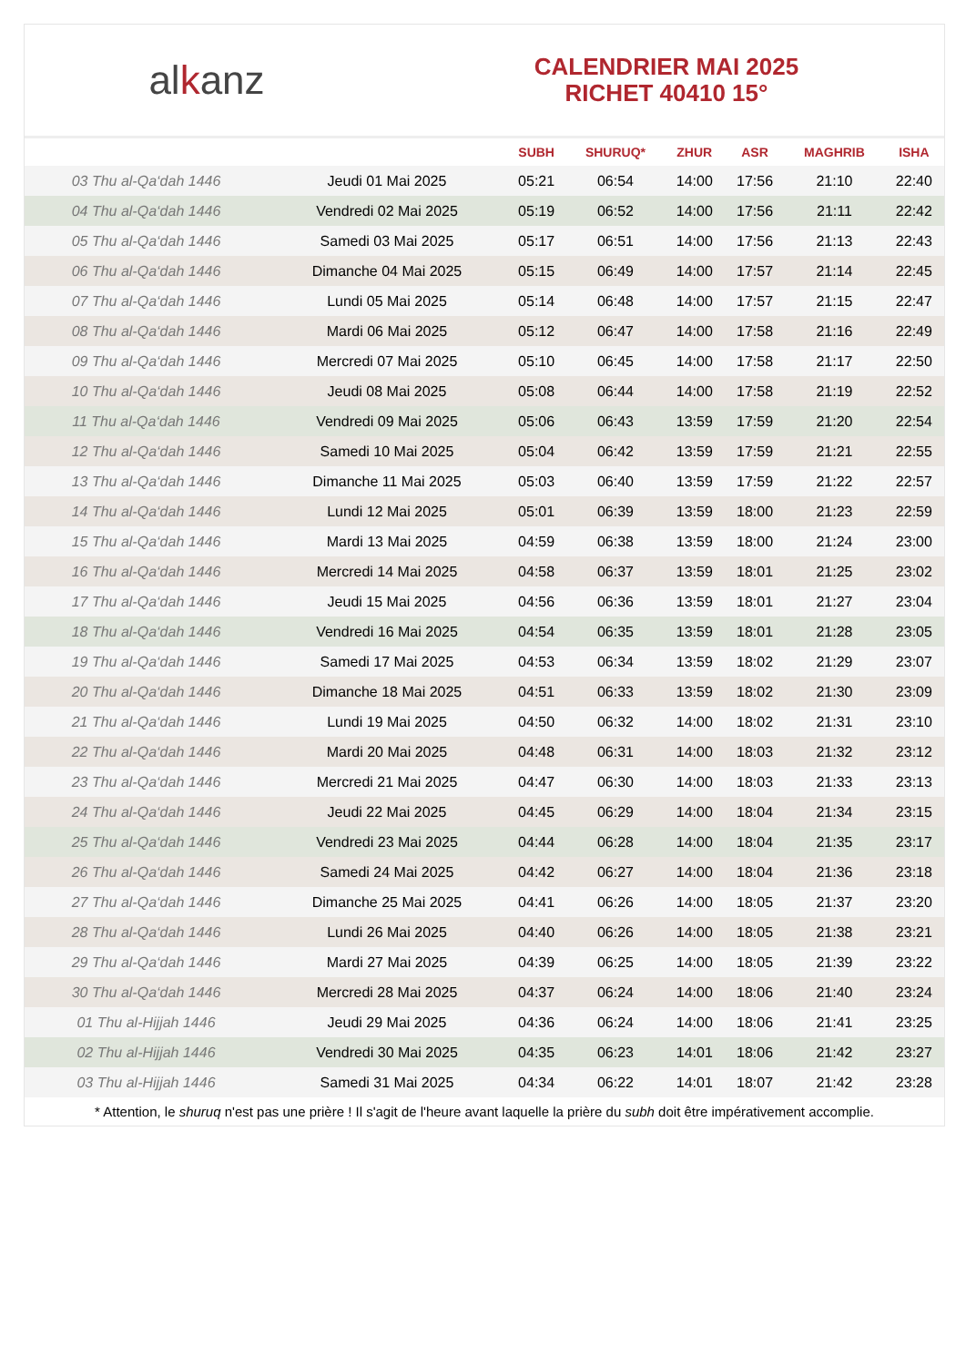al k anz
CALENDRIER MAI 2025
RICHET 40410 15°
| | | SUBH | SHURUQ* | ZHUR | ASR | MAGHRIB | ISHA |
| --- | --- | --- | --- | --- | --- | --- | --- |
| 03 Thu al-Qa‘dah 1446 | Jeudi 01 Mai 2025 | 05:21 | 06:54 | 14:00 | 17:56 | 21:10 | 22:40 |
| 04 Thu al-Qa‘dah 1446 | Vendredi 02 Mai 2025 | 05:19 | 06:52 | 14:00 | 17:56 | 21:11 | 22:42 |
| 05 Thu al-Qa‘dah 1446 | Samedi 03 Mai 2025 | 05:17 | 06:51 | 14:00 | 17:56 | 21:13 | 22:43 |
| 06 Thu al-Qa‘dah 1446 | Dimanche 04 Mai 2025 | 05:15 | 06:49 | 14:00 | 17:57 | 21:14 | 22:45 |
| 07 Thu al-Qa‘dah 1446 | Lundi 05 Mai 2025 | 05:14 | 06:48 | 14:00 | 17:57 | 21:15 | 22:47 |
| 08 Thu al-Qa‘dah 1446 | Mardi 06 Mai 2025 | 05:12 | 06:47 | 14:00 | 17:58 | 21:16 | 22:49 |
| 09 Thu al-Qa‘dah 1446 | Mercredi 07 Mai 2025 | 05:10 | 06:45 | 14:00 | 17:58 | 21:17 | 22:50 |
| 10 Thu al-Qa‘dah 1446 | Jeudi 08 Mai 2025 | 05:08 | 06:44 | 14:00 | 17:58 | 21:19 | 22:52 |
| 11 Thu al-Qa‘dah 1446 | Vendredi 09 Mai 2025 | 05:06 | 06:43 | 13:59 | 17:59 | 21:20 | 22:54 |
| 12 Thu al-Qa‘dah 1446 | Samedi 10 Mai 2025 | 05:04 | 06:42 | 13:59 | 17:59 | 21:21 | 22:55 |
| 13 Thu al-Qa‘dah 1446 | Dimanche 11 Mai 2025 | 05:03 | 06:40 | 13:59 | 17:59 | 21:22 | 22:57 |
| 14 Thu al-Qa‘dah 1446 | Lundi 12 Mai 2025 | 05:01 | 06:39 | 13:59 | 18:00 | 21:23 | 22:59 |
| 15 Thu al-Qa‘dah 1446 | Mardi 13 Mai 2025 | 04:59 | 06:38 | 13:59 | 18:00 | 21:24 | 23:00 |
| 16 Thu al-Qa‘dah 1446 | Mercredi 14 Mai 2025 | 04:58 | 06:37 | 13:59 | 18:01 | 21:25 | 23:02 |
| 17 Thu al-Qa‘dah 1446 | Jeudi 15 Mai 2025 | 04:56 | 06:36 | 13:59 | 18:01 | 21:27 | 23:04 |
| 18 Thu al-Qa‘dah 1446 | Vendredi 16 Mai 2025 | 04:54 | 06:35 | 13:59 | 18:01 | 21:28 | 23:05 |
| 19 Thu al-Qa‘dah 1446 | Samedi 17 Mai 2025 | 04:53 | 06:34 | 13:59 | 18:02 | 21:29 | 23:07 |
| 20 Thu al-Qa‘dah 1446 | Dimanche 18 Mai 2025 | 04:51 | 06:33 | 13:59 | 18:02 | 21:30 | 23:09 |
| 21 Thu al-Qa‘dah 1446 | Lundi 19 Mai 2025 | 04:50 | 06:32 | 14:00 | 18:02 | 21:31 | 23:10 |
| 22 Thu al-Qa‘dah 1446 | Mardi 20 Mai 2025 | 04:48 | 06:31 | 14:00 | 18:03 | 21:32 | 23:12 |
| 23 Thu al-Qa‘dah 1446 | Mercredi 21 Mai 2025 | 04:47 | 06:30 | 14:00 | 18:03 | 21:33 | 23:13 |
| 24 Thu al-Qa‘dah 1446 | Jeudi 22 Mai 2025 | 04:45 | 06:29 | 14:00 | 18:04 | 21:34 | 23:15 |
| 25 Thu al-Qa‘dah 1446 | Vendredi 23 Mai 2025 | 04:44 | 06:28 | 14:00 | 18:04 | 21:35 | 23:17 |
| 26 Thu al-Qa‘dah 1446 | Samedi 24 Mai 2025 | 04:42 | 06:27 | 14:00 | 18:04 | 21:36 | 23:18 |
| 27 Thu al-Qa‘dah 1446 | Dimanche 25 Mai 2025 | 04:41 | 06:26 | 14:00 | 18:05 | 21:37 | 23:20 |
| 28 Thu al-Qa‘dah 1446 | Lundi 26 Mai 2025 | 04:40 | 06:26 | 14:00 | 18:05 | 21:38 | 23:21 |
| 29 Thu al-Qa‘dah 1446 | Mardi 27 Mai 2025 | 04:39 | 06:25 | 14:00 | 18:05 | 21:39 | 23:22 |
| 30 Thu al-Qa‘dah 1446 | Mercredi 28 Mai 2025 | 04:37 | 06:24 | 14:00 | 18:06 | 21:40 | 23:24 |
| 01 Thu al-Hijjah 1446 | Jeudi 29 Mai 2025 | 04:36 | 06:24 | 14:00 | 18:06 | 21:41 | 23:25 |
| 02 Thu al-Hijjah 1446 | Vendredi 30 Mai 2025 | 04:35 | 06:23 | 14:01 | 18:06 | 21:42 | 23:27 |
| 03 Thu al-Hijjah 1446 | Samedi 31 Mai 2025 | 04:34 | 06:22 | 14:01 | 18:07 | 21:42 | 23:28 |
* Attention, le shuruq n'est pas une prière ! Il s'agit de l'heure avant laquelle la prière du subh doit être impérativement accomplie.